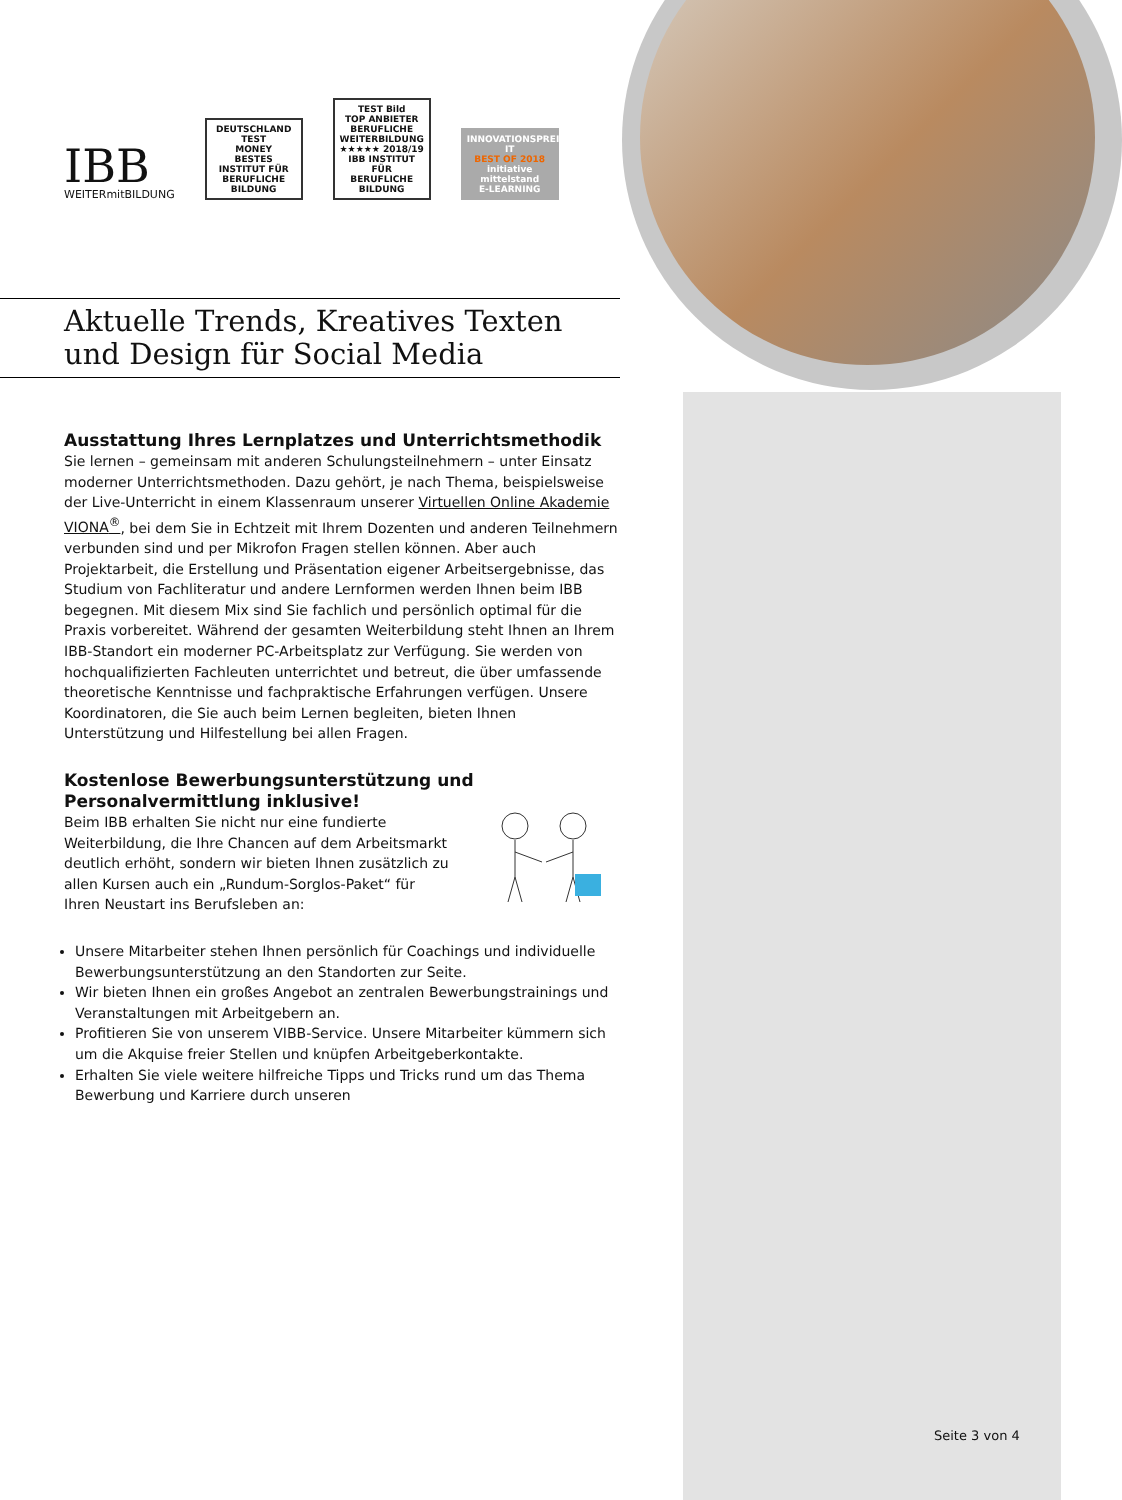IBB
WEITERmitBILDUNG
DEUTSCHLAND TEST
MONEY
BESTES
INSTITUT FÜR BERUFLICHE BILDUNG
TEST Bild
TOP ANBIETER BERUFLICHE WEITERBILDUNG
★★★★★ 2018/19
IBB INSTITUT FÜR BERUFLICHE BILDUNG
INNOVATIONSPREIS-IT
BEST OF 2018
initiative mittelstand
E-LEARNING
Aktuelle Trends, Kreatives Texten
und Design für Social Media
Ausstattung Ihres Lernplatzes und Unterrichtsmethodik
Sie lernen – gemeinsam mit anderen Schulungsteilnehmern – unter Einsatz moderner Unterrichtsmethoden. Dazu gehört, je nach Thema, beispielsweise der Live-Unterricht in einem Klassenraum unserer Virtuellen Online Akademie VIONA<sup>®</sup>, bei dem Sie in Echtzeit mit Ihrem Dozenten und anderen Teilnehmern verbunden sind und per Mikrofon Fragen stellen können. Aber auch Projektarbeit, die Erstellung und Präsentation eigener Arbeitsergebnisse, das Studium von Fachliteratur und andere Lernformen werden Ihnen beim IBB begegnen. Mit diesem Mix sind Sie fachlich und persönlich optimal für die Praxis vorbereitet. Während der gesamten Weiterbildung steht Ihnen an Ihrem IBB-Standort ein moderner PC-Arbeitsplatz zur Verfügung. Sie werden von hochqualifizierten Fachleuten unterrichtet und betreut, die über umfassende theoretische Kenntnisse und fachpraktische Erfahrungen verfügen. Unsere Koordinatoren, die Sie auch beim Lernen begleiten, bieten Ihnen Unterstützung und Hilfestellung bei allen Fragen.
Kostenlose Bewerbungsunterstützung und
Personalvermittlung inklusive!
Beim IBB erhalten Sie nicht nur eine fundierte Weiterbildung, die Ihre Chancen auf dem Arbeitsmarkt deutlich erhöht, sondern wir bieten Ihnen zusätzlich zu allen Kursen auch ein „Rundum-Sorglos-Paket“ für Ihren Neustart ins Berufsleben an:
Unsere Mitarbeiter stehen Ihnen persönlich für Coachings und individuelle Bewerbungsunterstützung an den Standorten zur Seite.
Wir bieten Ihnen ein großes Angebot an zentralen Bewerbungstrainings und Veranstaltungen mit Arbeitgebern an.
Profitieren Sie von unserem VIBB-Service. Unsere Mitarbeiter kümmern sich um die Akquise freier Stellen und knüpfen Arbeitgeberkontakte.
Erhalten Sie viele weitere hilfreiche Tipps und Tricks rund um das Thema Bewerbung und Karriere durch unseren
Seite 3 von 4